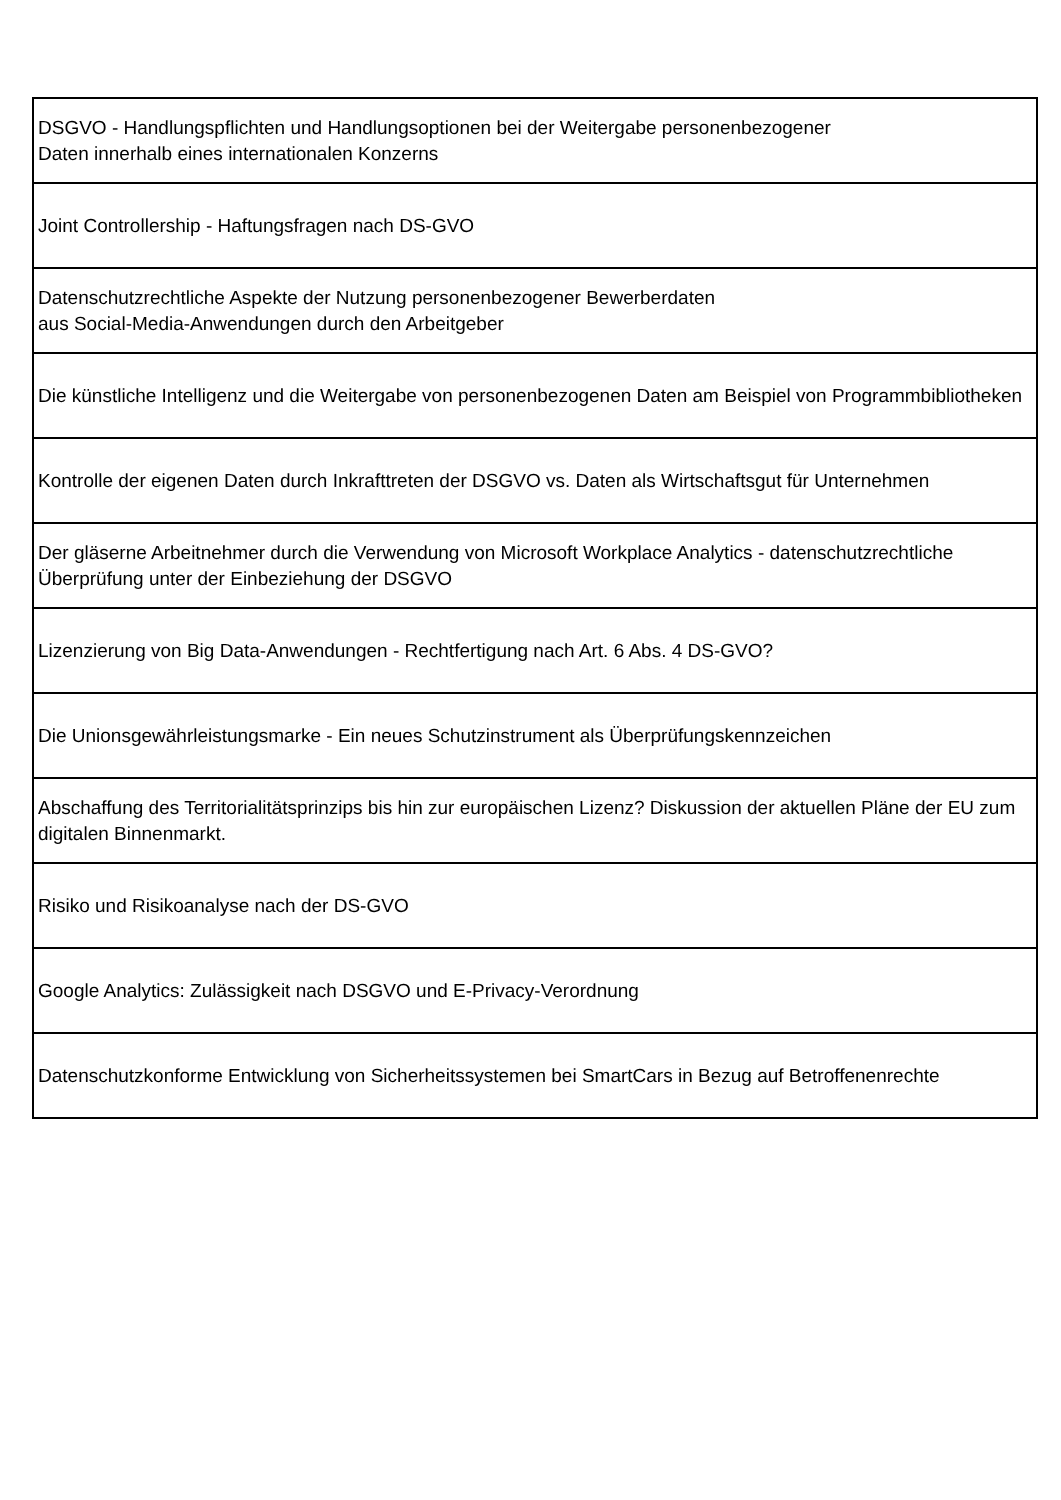| DSGVO - Handlungspflichten und Handlungsoptionen bei der Weitergabe personenbezogener Daten innerhalb eines internationalen Konzerns |
| Joint Controllership - Haftungsfragen nach DS-GVO |
| Datenschutzrechtliche Aspekte der Nutzung personenbezogener Bewerberdaten aus Social-Media-Anwendungen durch den Arbeitgeber |
| Die künstliche Intelligenz und die Weitergabe von personenbezogenen Daten am Beispiel von Programmbibliotheken |
| Kontrolle der eigenen Daten durch Inkrafttreten der DSGVO vs. Daten als Wirtschaftsgut für Unternehmen |
| Der gläserne Arbeitnehmer durch die Verwendung von Microsoft Workplace Analytics - datenschutzrechtliche Überprüfung unter der Einbeziehung der DSGVO |
| Lizenzierung von Big Data-Anwendungen - Rechtfertigung nach Art. 6 Abs. 4 DS-GVO? |
| Die Unionsgewährleistungsmarke - Ein neues Schutzinstrument als Überprüfungskennzeichen |
| Abschaffung des Territorialitätsprinzips bis hin zur europäischen Lizenz? Diskussion der aktuellen Pläne der EU zum digitalen Binnenmarkt. |
| Risiko und Risikoanalyse nach der DS-GVO |
| Google Analytics: Zulässigkeit nach DSGVO und E-Privacy-Verordnung |
| Datenschutzkonforme Entwicklung von Sicherheitssystemen bei SmartCars in Bezug auf Betroffenenrechte |